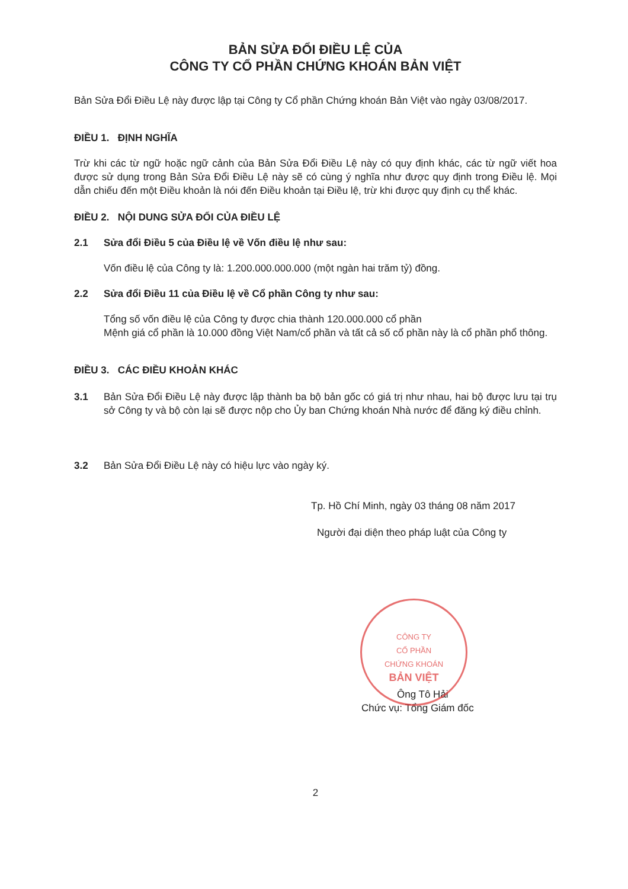BẢN SỬA ĐỔI ĐIỀU LỆ CỦA
CÔNG TY CỔ PHẦN CHỨNG KHOÁN BẢN VIỆT
Bản Sửa Đổi Điều Lệ này được lập tại Công ty Cổ phần Chứng khoán Bản Việt vào ngày 03/08/2017.
ĐIỀU 1. ĐỊNH NGHĨA
Trừ khi các từ ngữ hoặc ngữ cảnh của Bản Sửa Đổi Điều Lệ này có quy định khác, các từ ngữ viết hoa được sử dụng trong Bản Sửa Đổi Điều Lệ này sẽ có cùng ý nghĩa như được quy định trong Điều lệ. Mọi dẫn chiếu đến một Điều khoản là nói đến Điều khoản tại Điều lệ, trừ khi được quy định cụ thể khác.
ĐIỀU 2. NỘI DUNG SỬA ĐỔI CỦA ĐIỀU LỆ
2.1 Sửa đổi Điều 5 của Điều lệ về Vốn điều lệ như sau:
Vốn điều lệ của Công ty là: 1.200.000.000.000 (một ngàn hai trăm tỷ) đồng.
2.2 Sửa đổi Điều 11 của Điều lệ về Cổ phần Công ty như sau:
Tổng số vốn điều lệ của Công ty được chia thành 120.000.000 cổ phần
Mệnh giá cổ phần là 10.000 đồng Việt Nam/cổ phần và tất cả số cổ phần này là cổ phần phổ thông.
ĐIỀU 3. CÁC ĐIỀU KHOẢN KHÁC
3.1 Bản Sửa Đổi Điều Lệ này được lập thành ba bộ bản gốc có giá trị như nhau, hai bộ được lưu tại trụ sở Công ty và bộ còn lại sẽ được nộp cho Ủy ban Chứng khoán Nhà nước để đăng ký điều chỉnh.
3.2 Bản Sửa Đổi Điều Lệ này có hiệu lực vào ngày ký.
Tp. Hồ Chí Minh, ngày 03 tháng 08 năm 2017
Người đại diện theo pháp luật của Công ty
CÔNG TY
CỔ PHẦN
CHỨNG KHOÁN
BẢN VIỆT
Ông Tô Hải
Chức vụ: Tổng Giám đốc
2